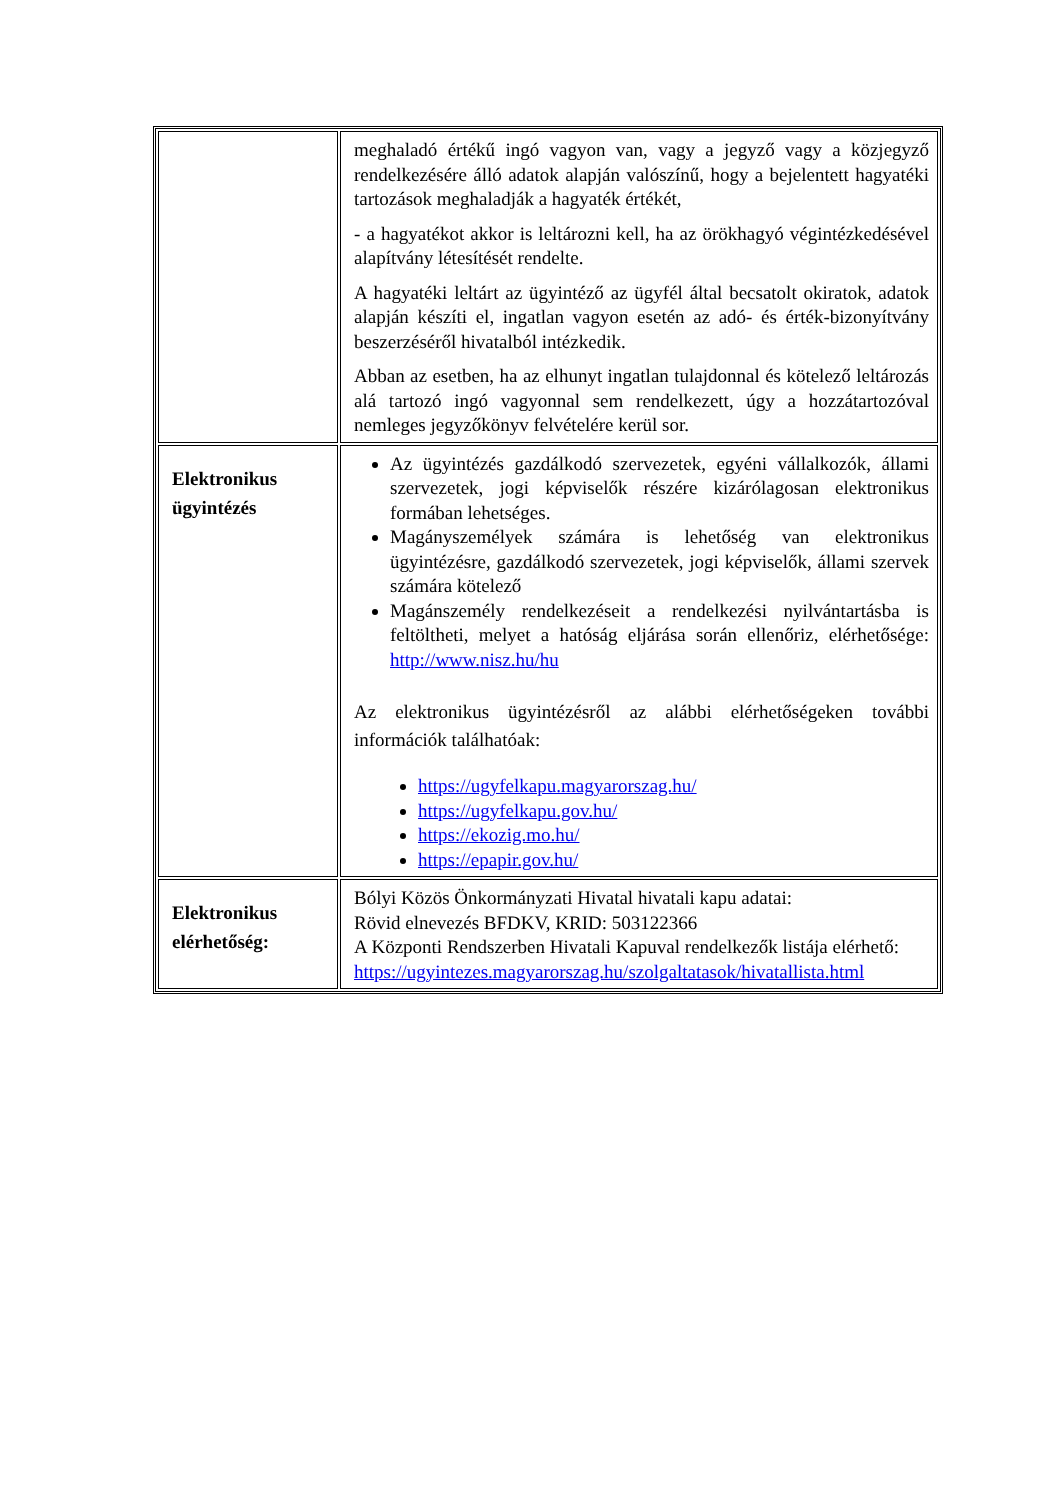| | meghaladó értékű ingó vagyon van, vagy a jegyző vagy a közjegyző rendelkezésére álló adatok alapján valószínű, hogy a bejelentett hagyatéki tartozások meghaladják a hagyaték értékét, - a hagyatékot akkor is leltározni kell, ha az örökhagyó végintézkedésével alapítvány létesítését rendelte. A hagyatéki leltárt az ügyintéző az ügyfél által becsatolt okiratok, adatok alapján készíti el, ingatlan vagyon esetén az adó- és érték-bizonyítvány beszerzéséről hivatalból intézkedik. Abban az esetben, ha az elhunyt ingatlan tulajdonnal és kötelező leltározás alá tartozó ingó vagyonnal sem rendelkezett, úgy a hozzátartozóval nemleges jegyzőkönyv felvételére kerül sor. |
| Elektronikus ügyintézés | Az ügyintézés gazdálkodó szervezetek, egyéni vállalkozók, állami szervezetek, jogi képviselők részére kizárólagosan elektronikus formában lehetséges. Magányszemélyek számára is lehetőség van elektronikus ügyintézésre, gazdálkodó szervezetek, jogi képviselők, állami szervek számára kötelező Magánszemély rendelkezéseit a rendelkezési nyilvántartásba is feltöltheti, melyet a hatóság eljárása során ellenőriz, elérhetősége: http://www.nisz.hu/hu Az elektronikus ügyintézésről az alábbi elérhetőségeken további információk találhatóak: https://ugyfelkapu.magyarorszag.hu/ https://ugyfelkapu.gov.hu/ https://ekozig.mo.hu/ https://epapir.gov.hu/ |
| Elektronikus elérhetőség: | Bólyi Közös Önkormányzati Hivatal hivatali kapu adatai: Rövid elnevezés BFDKV, KRID: 503122366 A Központi Rendszerben Hivatali Kapuval rendelkezők listája elérhető: https://ugyintezes.magyarorszag.hu/szolgaltatasok/hivatallista.html |